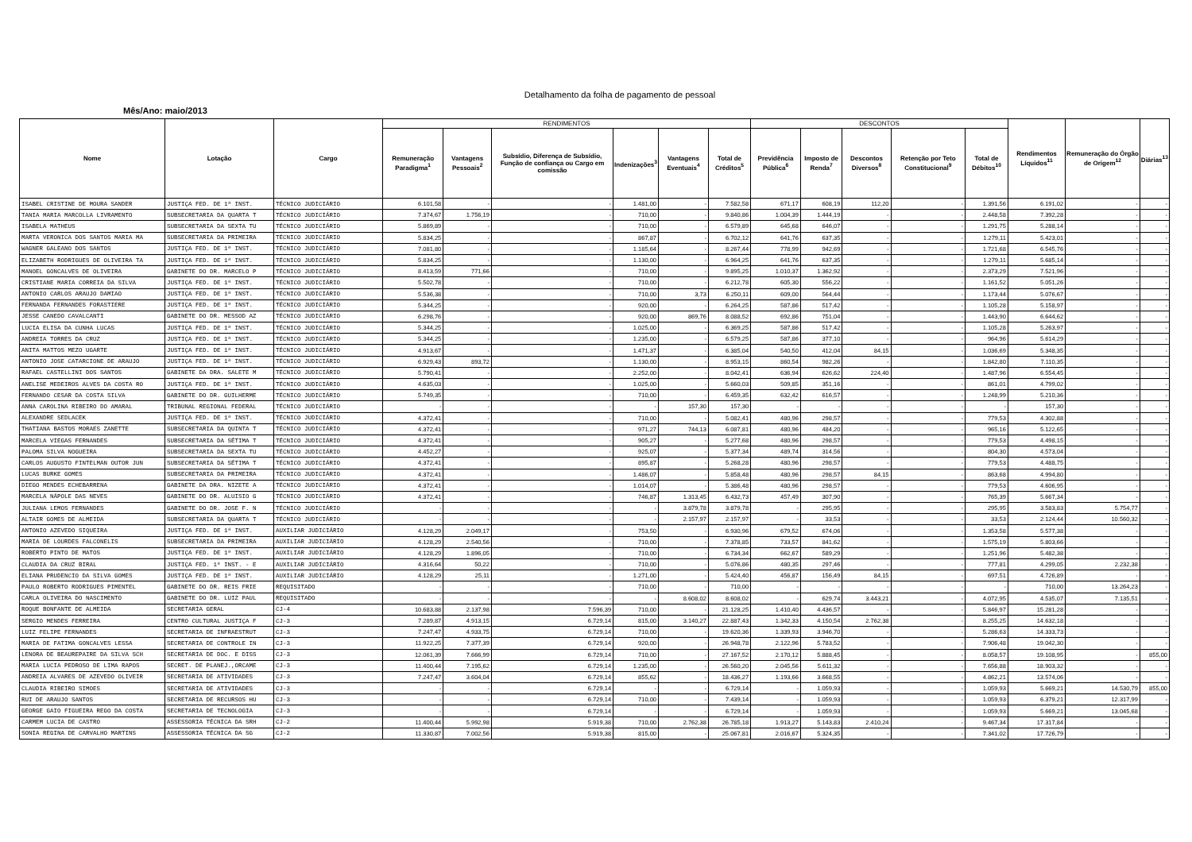Detalhamento da folha de pagamento de pessoal
Mês/Ano: maio/2013
| Nome | Lotação | Cargo | RENDIMENTOS | | | | | | DESCONTOS | | | | | Rendimentos Líquidos<sup>11</sup> | Remuneração do Órgão de Origem<sup>12</sup> | Diárias<sup>13</sup> |
| --- | --- | --- | --- | --- | --- | --- | --- | --- | --- | --- | --- | --- | --- | --- | --- | --- |
| | | | Remuneração Paradigma<sup>1</sup> | Vantagens Pessoais<sup>2</sup> | Subsídio, Diferença de Subsídio, Função de confiança ou Cargo em comissão | Indenizações<sup>3</sup> | Vantagens Eventuais<sup>4</sup> | Total de Créditos<sup>5</sup> | Previdência Pública<sup>6</sup> | Imposto de Renda<sup>7</sup> | Descontos Diversos<sup>8</sup> | Retenção por Teto Constitucional<sup>9</sup> | Total de Débitos<sup>10</sup> | | | |
| ISABEL CRISTINE DE MOURA SANDER | JUSTIÇA FED. DE 1ª INST. | TÉCNICO JUDICIÁRIO | 6.101,58 | - | - | 1.481,00 | - | 7.582,58 | 671,17 | 608,19 | 112,20 | - | 1.391,56 | 6.191,02 | - | - |
| TANIA MARIA MARCOLLA LIVRAMENTO | SUBSECRETARIA DA QUARTA T | TÉCNICO JUDICIÁRIO | 7.374,67 | 1.756,19 | - | 710,00 | - | 9.840,86 | 1.004,39 | 1.444,19 | - | - | 2.448,58 | 7.392,28 | - | - |
| ISABELA MATHEUS | SUBSECRETARIA DA SEXTA TU | TÉCNICO JUDICIÁRIO | 5.869,89 | - | - | 710,00 | - | 6.579,89 | 645,68 | 646,07 | - | - | 1.291,75 | 5.288,14 | - | - |
| MARTA VERONICA DOS SANTOS MARIA MA | SUBSECRETARIA DA PRIMEIRA | TÉCNICO JUDICIÁRIO | 5.834,25 | - | - | 867,87 | - | 6.702,12 | 641,76 | 637,35 | - | - | 1.279,11 | 5.423,01 | - | - |
| WAGNER GALEANO DOS SANTOS | JUSTIÇA FED. DE 1ª INST. | TÉCNICO JUDICIÁRIO | 7.081,80 | - | - | 1.185,64 | - | 8.267,44 | 778,99 | 942,69 | - | - | 1.721,68 | 6.545,76 | - | - |
| ELIZABETH RODRIGUES DE OLIVEIRA TA | JUSTIÇA FED. DE 1ª INST. | TÉCNICO JUDICIÁRIO | 5.834,25 | - | - | 1.130,00 | - | 6.964,25 | 641,76 | 637,35 | - | - | 1.279,11 | 5.685,14 | - | - |
| MANOEL GONCALVES DE OLIVEIRA | GABINETE DO DR. MARCELO P | TÉCNICO JUDICIÁRIO | 8.413,59 | 771,66 | - | 710,00 | - | 9.895,25 | 1.010,37 | 1.362,92 | - | - | 2.373,29 | 7.521,96 | - | - |
| CRISTIANE MARIA CORREIA DA SILVA | JUSTIÇA FED. DE 1ª INST. | TÉCNICO JUDICIÁRIO | 5.502,78 | - | - | 710,00 | - | 6.212,78 | 605,30 | 556,22 | - | - | 1.161,52 | 5.051,26 | - | - |
| ANTONIO CARLOS ARAUJO DAMIAO | JUSTIÇA FED. DE 1ª INST. | TÉCNICO JUDICIÁRIO | 5.536,38 | - | - | 710,00 | 3,73 | 6.250,11 | 609,00 | 564,44 | - | - | 1.173,44 | 5.076,67 | - | - |
| FERNANDA FERNANDES FORASTIERE | JUSTIÇA FED. DE 1ª INST. | TÉCNICO JUDICIÁRIO | 5.344,25 | - | - | 920,00 | - | 6.264,25 | 587,86 | 517,42 | - | - | 1.105,28 | 5.158,97 | - | - |
| JESSE CANEDO CAVALCANTI | GABINETE DO DR. MESSOD AZ | TÉCNICO JUDICIÁRIO | 6.298,76 | - | - | 920,00 | 869,76 | 8.088,52 | 692,86 | 751,04 | - | - | 1.443,90 | 6.644,62 | - | - |
| LUCIA ELISA DA CUNHA LUCAS | JUSTIÇA FED. DE 1ª INST. | TÉCNICO JUDICIÁRIO | 5.344,25 | - | - | 1.025,00 | - | 6.369,25 | 587,86 | 517,42 | - | - | 1.105,28 | 5.263,97 | - | - |
| ANDREIA TORRES DA CRUZ | JUSTIÇA FED. DE 1ª INST. | TÉCNICO JUDICIÁRIO | 5.344,25 | - | - | 1.235,00 | - | 6.579,25 | 587,86 | 377,10 | - | - | 964,96 | 5.614,29 | - | - |
| ANITA MATTOS MEZO UGARTE | JUSTIÇA FED. DE 1ª INST. | TÉCNICO JUDICIÁRIO | 4.913,67 | - | - | 1.471,37 | - | 6.385,04 | 540,50 | 412,04 | 84,15 | - | 1.036,69 | 5.348,35 | - | - |
| ANTONIO JOSE CATARCIONE DE ARAUJO | JUSTIÇA FED. DE 1ª INST. | TÉCNICO JUDICIÁRIO | 6.929,43 | 893,72 | - | 1.130,00 | - | 8.953,15 | 860,54 | 982,26 | - | - | 1.842,80 | 7.110,35 | - | - |
| RAFAEL CASTELLINI DOS SANTOS | GABINETE DA DRA. SALETE M | TÉCNICO JUDICIÁRIO | 5.790,41 | - | - | 2.252,00 | - | 8.042,41 | 636,94 | 626,62 | 224,40 | - | 1.487,96 | 6.554,45 | - | - |
| ANELISE MEDEIROS ALVES DA COSTA RO | JUSTIÇA FED. DE 1ª INST. | TÉCNICO JUDICIÁRIO | 4.635,03 | - | - | 1.025,00 | - | 5.660,03 | 509,85 | 351,16 | - | - | 861,01 | 4.799,02 | - | - |
| FERNANDO CESAR DA COSTA SILVA | GABINETE DO DR. GUILHERME | TÉCNICO JUDICIÁRIO | 5.749,35 | - | - | 710,00 | - | 6.459,35 | 632,42 | 616,57 | - | - | 1.248,99 | 5.210,36 | - | - |
| ANNA CAROLINA RIBEIRO DO AMARAL | TRIBUNAL REGIONAL FEDERAL | TÉCNICO JUDICIÁRIO | - | - | - | - | 157,30 | 157,30 | - | - | - | - | - | 157,30 | - | - |
| ALEXANDRE SEDLACEK | JUSTIÇA FED. DE 1ª INST. | TÉCNICO JUDICIÁRIO | 4.372,41 | - | - | 710,00 | - | 5.082,41 | 480,96 | 298,57 | - | - | 779,53 | 4.302,88 | - | - |
| THATIANA BASTOS MORAES ZANETTE | SUBSECRETARIA DA QUINTA T | TÉCNICO JUDICIÁRIO | 4.372,41 | - | - | 971,27 | 744,13 | 6.087,81 | 480,96 | 484,20 | - | - | 965,16 | 5.122,65 | - | - |
| MARCELA VIEGAS FERNANDES | SUBSECRETARIA DA SÉTIMA T | TÉCNICO JUDICIÁRIO | 4.372,41 | - | - | 905,27 | - | 5.277,68 | 480,96 | 298,57 | - | - | 779,53 | 4.498,15 | - | - |
| PALOMA SILVA NOGUEIRA | SUBSECRETARIA DA SEXTA TU | TÉCNICO JUDICIÁRIO | 4.452,27 | - | - | 925,07 | - | 5.377,34 | 489,74 | 314,56 | - | - | 804,30 | 4.573,04 | - | - |
| CARLOS AUGUSTO FINTELMAN OUTOR JUN | SUBSECRETARIA DA SÉTIMA T | TÉCNICO JUDICIÁRIO | 4.372,41 | - | - | 895,87 | - | 5.268,28 | 480,96 | 298,57 | - | - | 779,53 | 4.488,75 | - | - |
| LUCAS BURKE GOMES | SUBSECRETARIA DA PRIMEIRA | TÉCNICO JUDICIÁRIO | 4.372,41 | - | - | 1.486,07 | - | 5.858,48 | 480,96 | 298,57 | 84,15 | - | 863,68 | 4.994,80 | - | - |
| DIEGO MENDES ECHEBARRENA | GABINETE DA DRA. NIZETE A | TÉCNICO JUDICIÁRIO | 4.372,41 | - | - | 1.014,07 | - | 5.386,48 | 480,96 | 298,57 | - | - | 779,53 | 4.606,95 | - | - |
| MARCELA NÁPOLE DAS NEVES | GABINETE DO DR. ALUISIO G | TÉCNICO JUDICIÁRIO | 4.372,41 | - | - | 746,87 | 1.313,45 | 6.432,73 | 457,49 | 307,90 | - | - | 765,39 | 5.667,34 | - | - |
| JULIANA LEMOS FERNANDES | GABINETE DO DR. JOSE F. N | TÉCNICO JUDICIÁRIO | - | - | - | - | 3.879,78 | 3.879,78 | - | 295,95 | - | - | 295,95 | 3.583,83 | 5.754,77 | - |
| ALTAIR GOMES DE ALMEIDA | SUBSECRETARIA DA QUARTA T | TÉCNICO JUDICIÁRIO | - | - | - | - | 2.157,97 | 2.157,97 | - | 33,53 | - | - | 33,53 | 2.124,44 | 10.560,32 | - |
| ANTONIO AZEVEDO SIQUEIRA | JUSTIÇA FED. DE 1ª INST. | AUXILIAR JUDICIÁRIO | 4.128,29 | 2.049,17 | - | 753,50 | - | 6.930,96 | 679,52 | 674,06 | - | - | 1.353,58 | 5.577,38 | - | - |
| MARIA DE LOURDES FALCONELIS | SUBSECRETARIA DA PRIMEIRA | AUXILIAR JUDICIÁRIO | 4.128,29 | 2.540,56 | - | 710,00 | - | 7.378,85 | 733,57 | 841,62 | - | - | 1.575,19 | 5.803,66 | - | - |
| ROBERTO PINTO DE MATOS | JUSTIÇA FED. DE 1ª INST. | AUXILIAR JUDICIÁRIO | 4.128,29 | 1.896,05 | - | 710,00 | - | 6.734,34 | 662,67 | 589,29 | - | - | 1.251,96 | 5.482,38 | - | - |
| CLAUDIA DA CRUZ BIRAL | JUSTIÇA FED. 1ª INST. - E | AUXILIAR JUDICIÁRIO | 4.316,64 | 50,22 | - | 710,00 | - | 5.076,86 | 480,35 | 297,46 | - | - | 777,81 | 4.299,05 | 2.232,38 | - |
| ELIANA PRUDENCIO DA SILVA GOMES | JUSTIÇA FED. DE 1ª INST. | AUXILIAR JUDICIÁRIO | 4.128,29 | 25,11 | - | 1.271,00 | - | 5.424,40 | 456,87 | 156,49 | 84,15 | - | 697,51 | 4.726,89 | - | - |
| PAULO ROBERTO RODRIGUES PIMENTEL | GABINETE DO DR. REIS FRIE | REQUISITADO | - | - | - | 710,00 | - | 710,00 | - | - | - | - | - | 710,00 | 13.264,23 | - |
| CARLA OLIVEIRA DO NASCIMENTO | GABINETE DO DR. LUIZ PAUL | REQUISITADO | - | - | - | - | 8.608,02 | 8.608,02 | - | 629,74 | 3.443,21 | - | 4.072,95 | 4.535,07 | 7.135,51 | - |
| ROQUE BONFANTE DE ALMEIDA | SECRETARIA GERAL | CJ-4 | 10.683,88 | 2.137,98 | 7.596,39 | 710,00 | - | 21.128,25 | 1.410,40 | 4.436,57 | - | - | 5.846,97 | 15.281,28 | - | - |
| SERGIO MENDES FERREIRA | CENTRO CULTURAL JUSTIÇA F | CJ-3 | 7.289,87 | 4.913,15 | 6.729,14 | 815,00 | 3.140,27 | 22.887,43 | 1.342,33 | 4.150,54 | 2.762,38 | - | 8.255,25 | 14.632,18 | - | - |
| LUIZ FELIPE FERNANDES | SECRETARIA DE INFRAESTRUT | CJ-3 | 7.247,47 | 4.933,75 | 6.729,14 | 710,00 | - | 19.620,36 | 1.339,93 | 3.946,70 | - | - | 5.286,63 | 14.333,73 | - | - |
| MARIA DE FATIMA GONCALVES LESSA | SECRETARIA DE CONTROLE IN | CJ-3 | 11.922,25 | 7.377,39 | 6.729,14 | 920,00 | - | 26.948,78 | 2.122,96 | 5.783,52 | - | - | 7.906,48 | 19.042,30 | - | - |
| LENORA DE BEAUREPAIRE DA SILVA SCH | SECRETARIA DE DOC. E DISS | CJ-3 | 12.061,39 | 7.666,99 | 6.729,14 | 710,00 | - | 27.167,52 | 2.170,12 | 5.888,45 | - | - | 8.058,57 | 19.108,95 | - | 855,00 |
| MARIA LUCIA PEDROSO DE LIMA RAPOS | SECRET. DE PLANEJ.,ORCAME | CJ-3 | 11.400,44 | 7.195,62 | 6.729,14 | 1.235,00 | - | 26.560,20 | 2.045,56 | 5.611,32 | - | - | 7.656,88 | 18.903,32 | - | - |
| ANDREIA ALVARES DE AZEVEDO OLIVEIR | SECRETARIA DE ATIVIDADES | CJ-3 | 7.247,47 | 3.604,04 | 6.729,14 | 855,62 | - | 18.436,27 | 1.193,66 | 3.668,55 | - | - | 4.862,21 | 13.574,06 | - | - |
| CLAUDIA RIBEIRO SIMOES | SECRETARIA DE ATIVIDADES | CJ-3 | - | - | 6.729,14 | - | - | 6.729,14 | - | 1.059,93 | - | - | 1.059,93 | 5.669,21 | 14.530,79 | 855,00 |
| RUI DE ARAUJO SANTOS | SECRETARIA DE RECURSOS HU | CJ-3 | - | - | 6.729,14 | 710,00 | - | 7.439,14 | - | 1.059,93 | - | - | 1.059,93 | 6.379,21 | 12.317,99 | - |
| GEORGE GAIO FIGUEIRA REGO DA COSTA | SECRETARIA DE TECNOLOGIA | CJ-3 | - | - | 6.729,14 | - | - | 6.729,14 | - | 1.059,93 | - | - | 1.059,93 | 5.669,21 | 13.045,68 | - |
| CARMEM LUCIA DE CASTRO | ASSESSORIA TÉCNICA DA SRH | CJ-2 | 11.400,44 | 5.992,98 | 5.919,38 | 710,00 | 2.762,38 | 26.785,18 | 1.913,27 | 5.143,83 | 2.410,24 | - | 9.467,34 | 17.317,84 | - | - |
| SONIA REGINA DE CARVALHO MARTINS | ASSESSORIA TÉCNICA DA SG | CJ-2 | 11.330,87 | 7.002,56 | 5.919,38 | 815,00 | - | 25.067,81 | 2.016,67 | 5.324,35 | - | - | 7.341,02 | 17.726,79 | - | - |